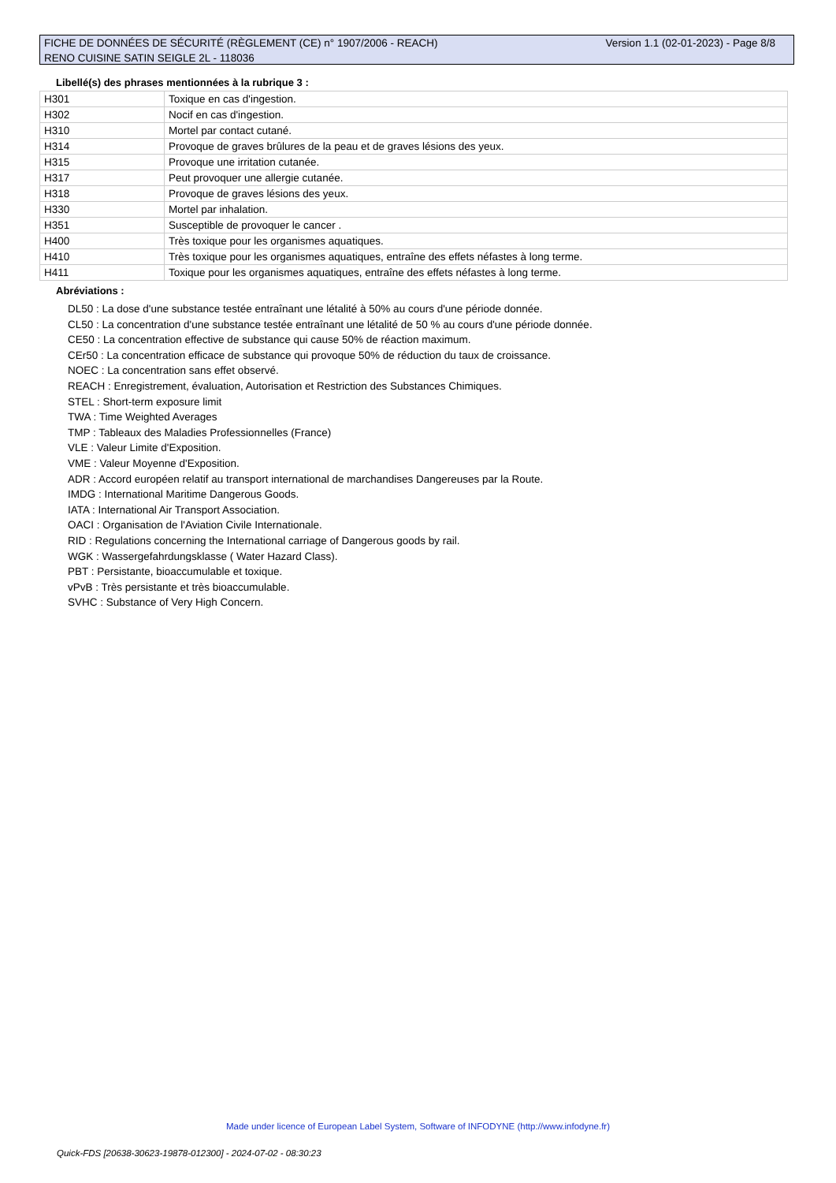Version 1.1 (02-01-2023) - Page 8/8 FICHE DE DONNÉES DE SÉCURITÉ (RÈGLEMENT (CE) n° 1907/2006 - REACH)
RENO CUISINE SATIN SEIGLE 2L - 118036
Libellé(s) des phrases mentionnées à la rubrique 3 :
| H301 | Toxique en cas d'ingestion. |
| H302 | Nocif en cas d'ingestion. |
| H310 | Mortel par contact cutané. |
| H314 | Provoque de graves brûlures de la peau et de graves lésions des yeux. |
| H315 | Provoque une irritation cutanée. |
| H317 | Peut provoquer une allergie cutanée. |
| H318 | Provoque de graves lésions des yeux. |
| H330 | Mortel par inhalation. |
| H351 | Susceptible de provoquer le cancer . |
| H400 | Très toxique pour les organismes aquatiques. |
| H410 | Très toxique pour les organismes aquatiques, entraîne des effets néfastes à long terme. |
| H411 | Toxique pour les organismes aquatiques, entraîne des effets néfastes à long terme. |
Abréviations :
DL50 : La dose d'une substance testée entraînant une létalité à 50% au cours d'une période donnée.
CL50 : La concentration d'une substance testée entraînant une létalité de 50 % au cours d'une période donnée.
CE50 : La concentration effective de substance qui cause 50% de réaction maximum.
CEr50 : La concentration efficace de substance qui provoque 50% de réduction du taux de croissance.
NOEC : La concentration sans effet observé.
REACH : Enregistrement, évaluation, Autorisation et Restriction des Substances Chimiques.
STEL : Short-term exposure limit
TWA : Time Weighted Averages
TMP : Tableaux des Maladies Professionnelles (France)
VLE : Valeur Limite d'Exposition.
VME : Valeur Moyenne d'Exposition.
ADR : Accord européen relatif au transport international de marchandises Dangereuses par la Route.
IMDG : International Maritime Dangerous Goods.
IATA : International Air Transport Association.
OACI : Organisation de l'Aviation Civile Internationale.
RID : Regulations concerning the International carriage of Dangerous goods by rail.
WGK : Wassergefahrdungsklasse ( Water Hazard Class).
PBT : Persistante, bioaccumulable et toxique.
vPvB : Très persistante et très bioaccumulable.
SVHC : Substance of Very High Concern.
Made under licence of European Label System, Software of INFODYNE (http://www.infodyne.fr)
Quick-FDS [20638-30623-19878-012300] - 2024-07-02 - 08:30:23